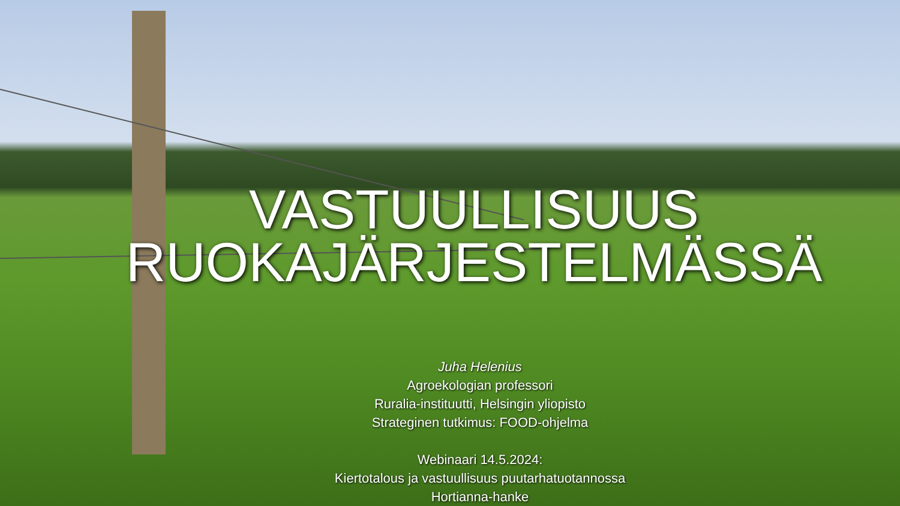VASTUULLISUUS
RUOKAJÄRJESTELMÄSSÄ
Juha Helenius
Agroekologian professori
Ruralia-instituutti, Helsingin yliopisto
Strateginen tutkimus: FOOD-ohjelma
Webinaari 14.5.2024:
Kiertotalous ja vastuullisuus puutarhatuotannossa
Hortianna-hanke